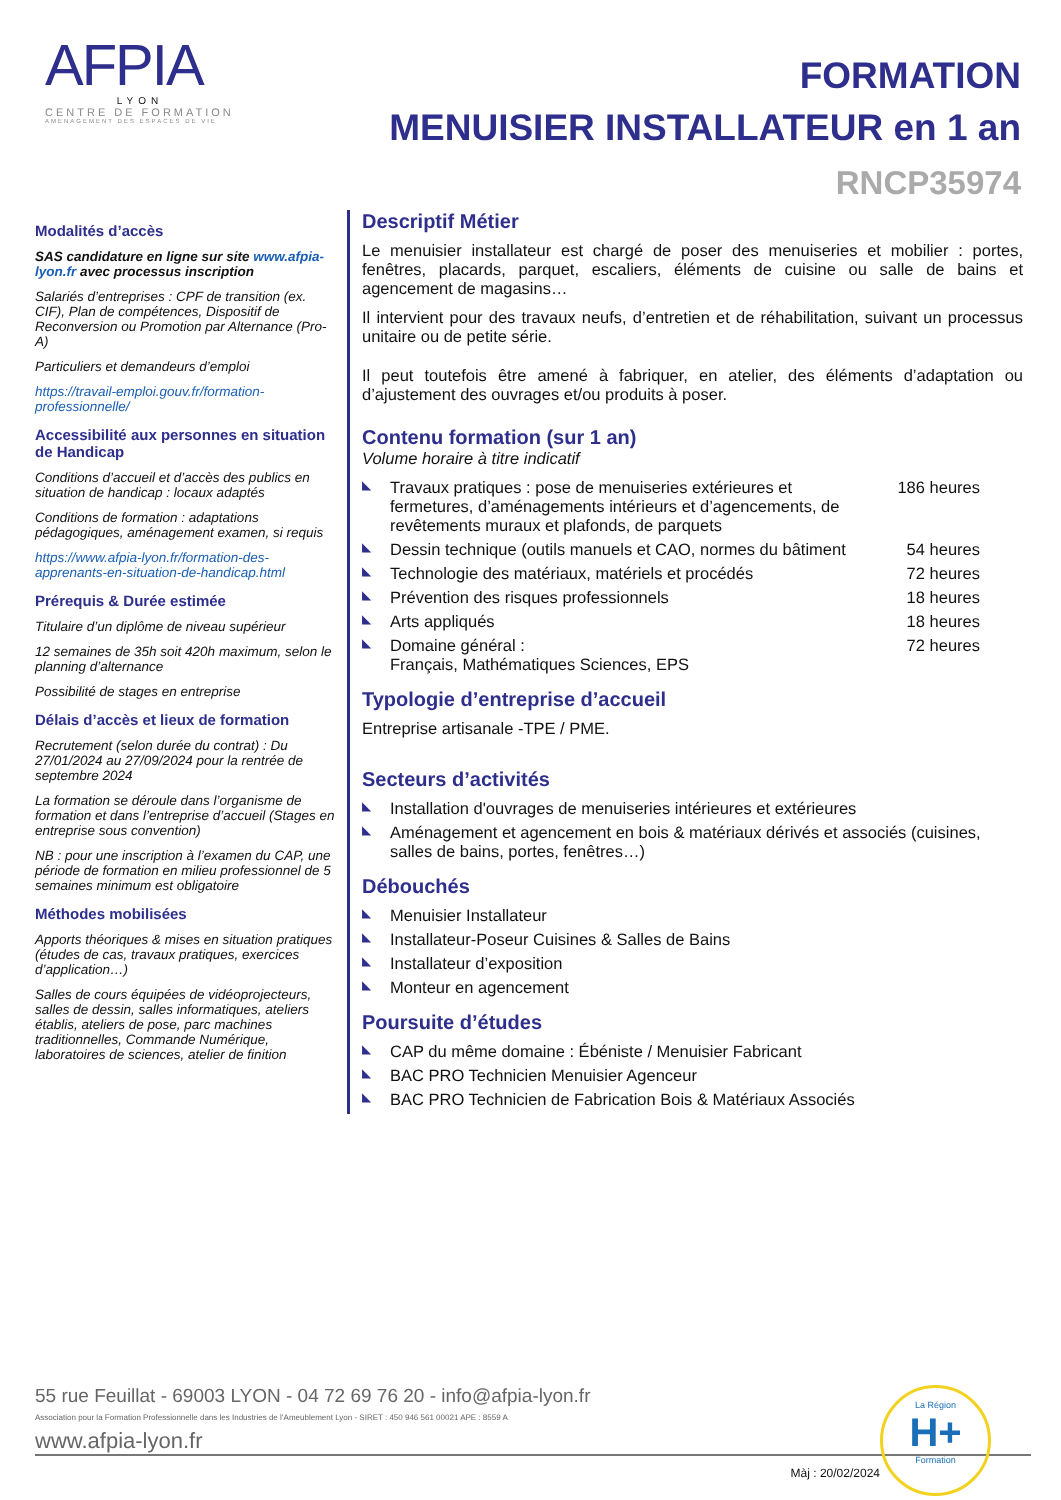AFPIA
LYON
CENTRE DE FORMATION
AMENAGEMENT DES ESPACES DE VIE
FORMATION
MENUISIER INSTALLATEUR en 1 an
RNCP35974
Modalités d’accès
SAS candidature en ligne sur site www.afpia-lyon.fr avec processus inscription
Salariés d’entreprises : CPF de transition (ex. CIF), Plan de compétences, Dispositif de Reconversion ou Promotion par Alternance (Pro-A)
Particuliers et demandeurs d’emploi
https://travail-emploi.gouv.fr/formation-professionnelle/
Accessibilité aux personnes en situation de Handicap
Conditions d’accueil et d’accès des publics en situation de handicap : locaux adaptés
Conditions de formation : adaptations pédagogiques, aménagement examen, si requis
https://www.afpia-lyon.fr/formation-des-apprenants-en-situation-de-handicap.html
Prérequis & Durée estimée
Titulaire d’un diplôme de niveau supérieur
12 semaines de 35h soit 420h maximum, selon le planning d’alternance
Possibilité de stages en entreprise
Délais d’accès et lieux de formation
Recrutement (selon durée du contrat) : Du 27/01/2024 au 27/09/2024 pour la rentrée de septembre 2024
La formation se déroule dans l’organisme de formation et dans l’entreprise d’accueil (Stages en entreprise sous convention)
NB : pour une inscription à l’examen du CAP, une période de formation en milieu professionnel de 5 semaines minimum est obligatoire
Méthodes mobilisées
Apports théoriques & mises en situation pratiques (études de cas, travaux pratiques, exercices d’application…)
Salles de cours équipées de vidéoprojecteurs, salles de dessin, salles informatiques, ateliers établis, ateliers de pose, parc machines traditionnelles, Commande Numérique, laboratoires de sciences, atelier de finition
Descriptif Métier
Le menuisier installateur est chargé de poser des menuiseries et mobilier : portes, fenêtres, placards, parquet, escaliers, éléments de cuisine ou salle de bains et agencement de magasins…
Il intervient pour des travaux neufs, d’entretien et de réhabilitation, suivant un processus unitaire ou de petite série.
Il peut toutefois être amené à fabriquer, en atelier, des éléments d’adaptation ou d’ajustement des ouvrages et/ou produits à poser.
Contenu formation (sur 1 an)
Volume horaire à titre indicatif
Travaux pratiques : pose de menuiseries extérieures et fermetures, d’aménagements intérieurs et d’agencements, de revêtements muraux et plafonds, de parquets 186 heures
Dessin technique (outils manuels et CAO, normes du bâtiment 54 heures
Technologie des matériaux, matériels et procédés 72 heures
Prévention des risques professionnels 18 heures
Arts appliqués 18 heures
Domaine général :
Français, Mathématiques Sciences, EPS 72 heures
Typologie d’entreprise d’accueil
Entreprise artisanale -TPE / PME.
Secteurs d’activités
Installation d'ouvrages de menuiseries intérieures et extérieures
Aménagement et agencement en bois & matériaux dérivés et associés (cuisines, salles de bains, portes, fenêtres…)
Débouchés
Menuisier Installateur
Installateur-Poseur Cuisines & Salles de Bains
Installateur d’exposition
Monteur en agencement
Poursuite d’études
CAP du même domaine : Ébéniste / Menuisier Fabricant
BAC PRO Technicien Menuisier Agenceur
BAC PRO Technicien de Fabrication Bois & Matériaux Associés
La Région
H+
Formation
55 rue Feuillat - 69003 LYON - 04 72 69 76 20 - info@afpia-lyon.fr
Association pour la Formation Professionnelle dans les Industries de l’Ameublement Lyon - SIRET : 450 946 561 00021 APE : 8559 A
www.afpia-lyon.fr
Màj : 20/02/2024